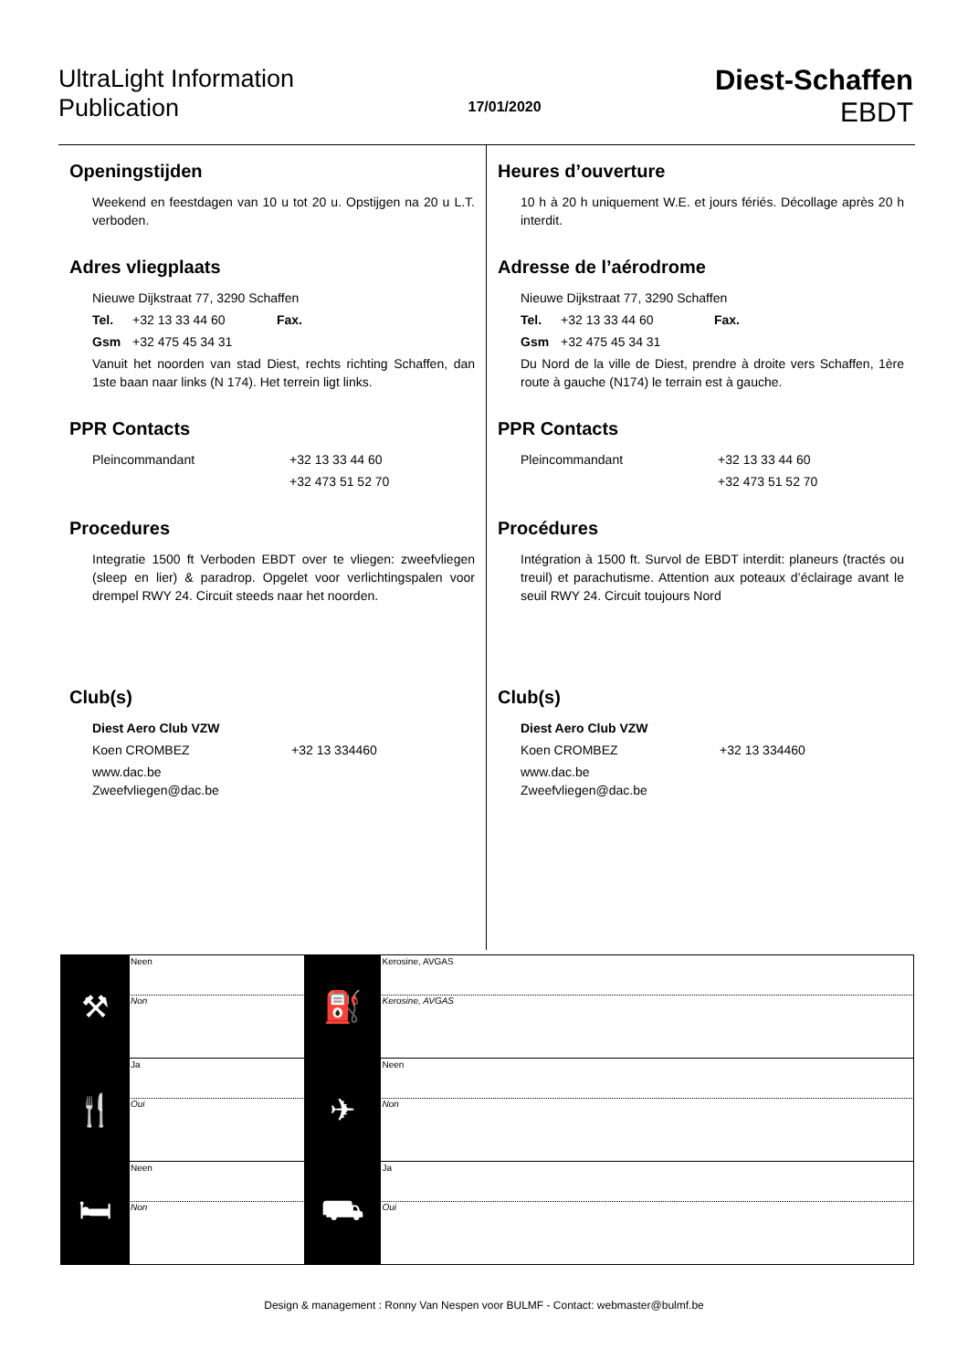UltraLight Information
Publication
17/01/2020
Diest-Schaffen
EBDT
Openingstijden
Weekend en feestdagen van 10 u tot 20 u. Opstijgen na 20 u L.T. verboden.
Adres vliegplaats
Nieuwe Dijkstraat 77, 3290 Schaffen
Tel. +32 13 33 44 60 Fax.
Gsm +32 475 45 34 31
Vanuit het noorden van stad Diest, rechts richting Schaffen, dan 1ste baan naar links (N 174). Het terrein ligt links.
PPR Contacts
Pleincommandant +32 13 33 44 60
+32 473 51 52 70
Procedures
Integratie 1500 ft Verboden EBDT over te vliegen: zweefvliegen (sleep en lier) & paradrop. Opgelet voor verlichtingspalen voor drempel RWY 24. Circuit steeds naar het noorden.
Club(s)
Diest Aero Club VZW
Koen CROMBEZ +32 13 334460
www.dac.be
Zweefvliegen@dac.be
Heures d’ouverture
10 h à 20 h uniquement W.E. et jours fériés. Décollage après 20 h interdit.
Adresse de l’aérodrome
Nieuwe Dijkstraat 77, 3290 Schaffen
Tel. +32 13 33 44 60 Fax.
Gsm +32 475 45 34 31
Du Nord de la ville de Diest, prendre à droite vers Schaffen, 1ère route à gauche (N174) le terrain est à gauche.
PPR Contacts
Pleincommandant +32 13 33 44 60
+32 473 51 52 70
Procédures
Intégration à 1500 ft. Survol de EBDT interdit: planeurs (tractés ou treuil) et parachutisme. Attention aux poteaux d’éclairage avant le seuil RWY 24. Circuit toujours Nord
Club(s)
Diest Aero Club VZW
Koen CROMBEZ +32 13 334460
www.dac.be
Zweefvliegen@dac.be
| ⚒ | Neen Non | ⛽ | Kerosine, AVGAS Kerosine, AVGAS |
| 🍴 | Ja Oui | ✈ | Neen Non |
| 🛏 | Neen Non | ⛟ | Ja Oui |
Design & management : Ronny Van Nespen voor BULMF - Contact: webmaster@bulmf.be